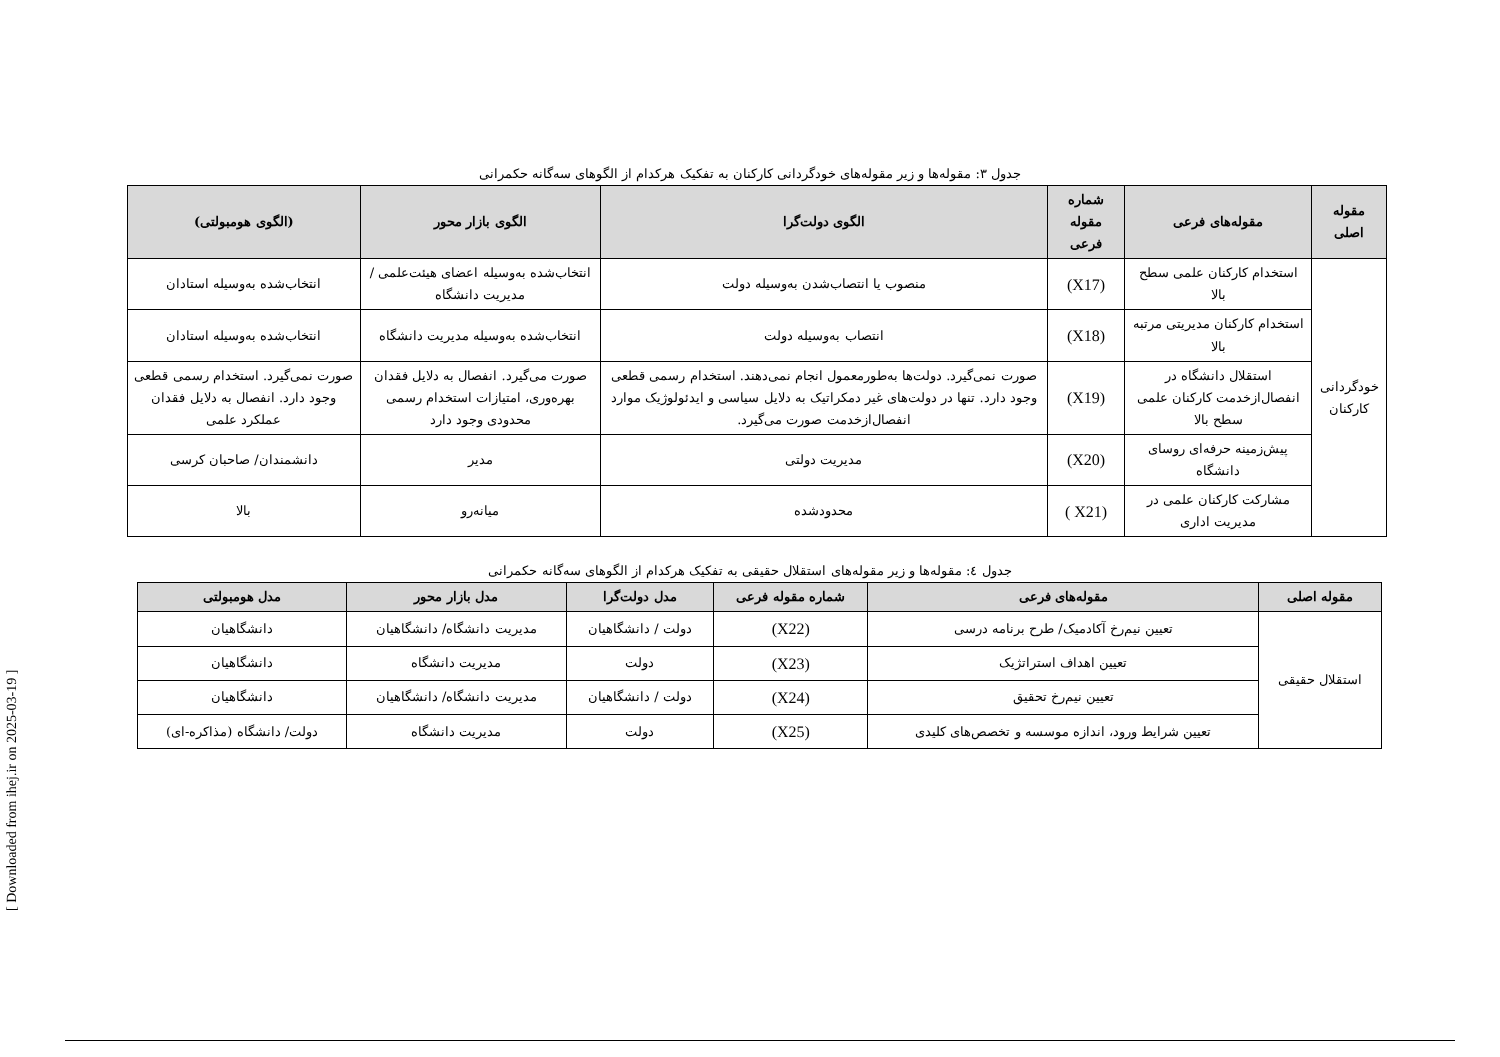[ Downloaded from ihej.ir on 2025-03-19 ]
جدول ۳: مقوله‌ها و زیر مقوله‌های خودگردانی کارکنان به تفکیک هرکدام از الگوهای سه‌گانه حکمرانی
| مقوله اصلی | مقوله‌های فرعی | شماره مقوله فرعی | الگوی دولت‌گرا | الگوی بازار محور | (الگوی هومبولتی) |
| --- | --- | --- | --- | --- | --- |
| خودگردانی کارکنان | استخدام کارکنان علمی سطح بالا | (X17) | منصوب یا انتصاب‌شدن به‌وسیله دولت | انتخاب‌شده به‌وسیله اعضای هیئت‌علمی / مدیریت دانشگاه | انتخاب‌شده به‌وسیله استادان |
| | استخدام کارکنان مدیریتی مرتبه بالا | (X18) | انتصاب به‌وسیله دولت | انتخاب‌شده به‌وسیله مدیریت دانشگاه | انتخاب‌شده به‌وسیله استادان |
| | استقلال دانشگاه در انفصال‌ازخدمت کارکنان علمی سطح بالا | (X19) | صورت نمی‌گیرد. دولت‌ها به‌طورمعمول انجام نمی‌دهند. استخدام رسمی قطعی وجود دارد. تنها در دولت‌های غیر دمکراتیک به دلایل سیاسی و ایدئولوژیک موارد انفصال‌ازخدمت صورت می‌گیرد. | صورت می‌گیرد. انفصال به دلایل فقدان بهره‌وری، امتیازات استخدام رسمی محدودی وجود دارد | صورت نمی‌گیرد. استخدام رسمی قطعی وجود دارد. انفصال به دلایل فقدان عملکرد علمی |
| | پیش‌زمینه حرفه‌ای روسای دانشگاه | (X20) | مدیریت دولتی | مدیر | دانشمندان/ صاحبان کرسی |
| | مشارکت کارکنان علمی در مدیریت اداری | ( X21) | محدودشده | میانه‌رو | بالا |
جدول ٤: مقوله‌ها و زیر مقوله‌های استقلال حقیقی به تفکیک هرکدام از الگوهای سه‌گانه حکمرانی
| مقوله اصلی | مقوله‌های فرعی | شماره مقوله فرعی | مدل دولت‌گرا | مدل بازار محور | مدل هومبولتی |
| --- | --- | --- | --- | --- | --- |
| استقلال حقیقی | تعیین نیم‌رخ آکادمیک/ طرح برنامه درسی | (X22) | دولت / دانشگاهیان | مدیریت دانشگاه/ دانشگاهیان | دانشگاهیان |
| | تعیین اهداف استراتژیک | (X23) | دولت | مدیریت دانشگاه | دانشگاهیان |
| | تعیین نیم‌رخ تحقیق | (X24) | دولت / دانشگاهیان | مدیریت دانشگاه/ دانشگاهیان | دانشگاهیان |
| | تعیین شرایط ورود، اندازه موسسه و تخصص‌های کلیدی | (X25) | دولت | مدیریت دانشگاه | دولت/ دانشگاه (مذاکره-ای) |